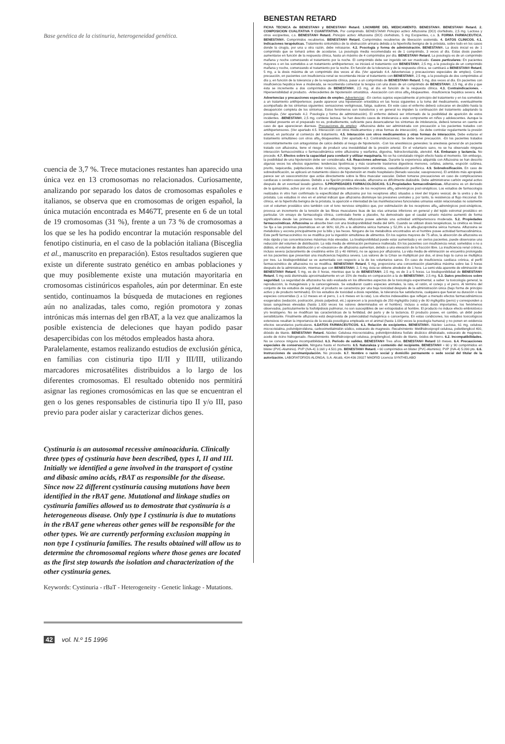Base genética de la cistinuria, heterogeneidad genética.
cuencia de 3,7 %. Trece mutaciones restantes han aparecido una única vez en 13 cromosomas no relacionados. Curiosamente, analizando por separado los datos de cromosomas españoles e italianos, se observa que en cromosomas de origen español, la única mutación encontrada es M467T, presente en 6 de un total de 19 cromosomas (31 %), frente a un 73 % de cromosomas a los que se les ha podido encontrar la mutación responsable del fenotipo cistinuria, en el caso de la población italiana (Bisceglia et al., manuscrito en preparación). Estos resultados sugieren que existe un diferente sustrato genético en ambas poblaciones y que muy posiblemente existe una mutación mayoritaria en cromosomas cistinúricos españoles, aún por determinar. En este sentido, continuamos la búsqueda de mutaciones en regiones aún no analizadas, tales como, región promotora y zonas intrónicas más internas del gen rBAT, a la vez que analizamos la posible existencia de deleciones que hayan podido pasar desapercibidas con los métodos empleados hasta ahora.
Paralelamente, estamos realizando estudios de exclusión génica, en familias con cistinuria tipo II/II y III/III, utilizando marcadores microsatélites distribuidos a lo largo de los diferentes cromosomas. El resultado obtenido nos permitirá asignar las regiones cromosómicas en las que se encuentran el gen o los genes responsables de cistinuria tipo II y/o III, paso previo para poder aislar y caracterizar dichos genes.
Cystinuria is an autosomal recessive aminoaciduria. Clinically three types of cystinuria have been described, types I, II and III. Initially we identified a gene involved in the transport of cystine and dibasic amino acids, rBAT as responsible for the disease. Since now 22 different cystinuria causing mutations have been identified in the rBAT gene. Mutational and linkage studies on cystinuria families allowed us to demostrate that cystinuria is a heterogeneous disease. Only type I cystinuria is due to mutations in the rBAT gene whereas other genes will be responsible for the other types. We are currently performing exclusion mapping in non type I cystinuria families. The results obtained will allow us to determine the chromosomal regions where those genes are located as the first step towards the isolation and characterization of the other cystinuria genes.
Keywords: Cystinuria - rBaT - Heterogeneity - Genetic linkage - Mutations.
42 vol. N.º 15 1996
BENESTAN RETARD
FICHA TECNICA de BENESTAN® y BENESTAN® Retard. 1.NOMBRE DEL MEDICAMENTO. BENESTAN®. BENESTAN® Retard. 2. COMPOSICION CUALITATIVA Y CUANTITATIVA. Por comprimido. BENESTAN® Principio activo: Alfuzosina (DCI) clorhidrato, 2,5 mg. Lactosa y otros excipientes, c.s. BENESTAN® Retard. Principio activo: Alfuzosina (DCI) clorhidrato, 5 mg Excipientes, c.s. 3. FORMA FARMACEUTICA. BENESTAN®. Comprimidos recubiertos. BENESTAN® Retard. Comprimidos recubiertos de liberación sostenida. 4. DATOS CLINICOS. 4.1. Indicaciones terapéuticas. Tratamiento sintomático de la obstrucción urinaria debida a la hipertrofia benigna de la próstata, sobre todo en los casos donde la cirugía, por una u otra razón, debe retrasarse. 4.2. Posología y forma de administración. BENESTAN®. La dosis inicial es de 1 comprimido que se tomará antes de acostarse. La posología media recomendada es de 1 comprimido, 3 veces al día. Estas dosis pueden aumentarse en función de la respuesta clínica, hasta un máximo de 4 comprimidos por día. BENESTAN® Retard. La posología es de un comprimido mañana y noche comenzando el tratamiento por la noche. El comprimido debe ser ingerido sin ser masticado. Casos particulares: En pacientes mayores o en los sometidos a un tratamiento antihipertensor, se iniciará el tratamiento con BENESTAN®, 2,5 mg, a la posología de un comprimido mañana y noche, comenzando el tratamiento por la noche. En función de la tolerancia y de la respuesta clínica, se cambiará a BENESTAN® Retard, 5 mg, a la dosis máxima de un comprimido dos veces al día. (Ver apartado 4.4. Advertencias y precauciones especiales de empleo). Como precaución, en pacientes con insuficiencia renal se recomienda iniciar el tratamiento con BENESTAN®, 2,5 mg, a la posología de dos comprimidos al día y, en función de la tolerancia y de la respuesta clínica, pasar a un comprimido de BENESTAN® Retard, 5 mg, dos veces al día. En pacientes con insuficiencia hepática leve a moderada, se recomienda comenzar la terapia con una dosis de un comprimido de BENESTAN®, 2,5 mg, al día y que ésta se incremente a dos comprimidos de BENESTAN®, 2,5 mg, al día en función de la respuesta clínica. 4.3. Contraindicaciones. -Hipersensibilidad al producto. -Antecedentes de hipotensión ortostática. -Asociación con otros alfa<sub>1</sub>-bloqueantes. -Insuficiencia hepática severa. 4.4. Advertencias y precauciones especiales de empleo. Advertencias: -En ciertos sujetos especialmente al principio del tratamiento y en los sometidos a un tratamiento antihipertensor, puede aparecer una hipotensión ortostática en las horas siguientes a la toma del medicamento, eventualmente acompañada de los síntomas siguientes: sensaciones vertiginosas, fatiga, sudores. En este caso el enfermo deberá colocarse en decúbito hasta la desaparición completa de los síntomas. Estos fenómenos son transitorios y en general no impiden la continuación del tratamiento adaptando la posología. (Ver apartado 4.2. Posología y forma de administración). El enfermo deberá ser informado de la posibilidad de aparición de estos incidentes. -BENESTAN®, 2,5 mg, contiene lactosa. Se han descrito casos de intolerancia a este componente en niños y adolescentes. Aunque la cantidad presente en el preparado no es, probablemente, suficiente para desencadenar los síntomas de intolerancia, deberá tenerse en cuenta en caso de que aparecieran diarreas. Precauciones de empleo: -Alfuzosina debe ser administrada con precaución a los pacientes tratados con antihipertensores. (Ver apartado 4.5. Interacción con otros medicamentos y otras formas de interacción). -Se debe controlar regularmente la presión arterial, en particular al comienzo del tratamiento. 4.5. Interacción con otros medicamentos y otras formas de interacción. Debe evitarse el tratamiento simultáneo con otros alfa<sub>1</sub>-bloqueantes. (Ver apartado 4.3. Contraindicaciones). Se debe tener precaución. -En los pacientes tratados concomitantemente con antagonistas de calcio debido al riesgo de hipotensión. -Con los anestésicos generales: la anestesia general de un paciente tratado con alfuzosina, tiene el riesgo de producir una inestabilidad de la presión arterial. En el voluntario sano, no se ha observado ninguna interacción farmacocinética o farmacodinámica entre alfuzosina y warfarina, digoxina, hidroclorotiazida, atenolol. 4.6. Embarazo y lactancia. No procede. 4.7. Efectos sobre la capacidad para conducir y utilizar maquinaria. No se ha constatado ningún efecto hasta el momento. Sin embargo, la posibilidad de una hipotensión debe ser considerada. 4.8. Reacciones adversas. Durante la experiencia adquirida con Alfuzosina se han descrito algunas veces los efectos siguientes: tendencias lipotímicas y más raramente trastornos digestivos menores, cefalea, astenia, erupción cutánea, prurito, taquicardia, palpitaciones, dolor torácico, síncope, hipotensión ortostática, vasodilatación periférica. 4.9. Sobredosificación. En caso de sobredosificación, se aplicará un tratamiento clásico de hipotensión en medio hospitalario (llenado vascular, vasopresores). El antídoto más apropiado parece ser un vasoconstrictor que actúe directamente sobre la fibra muscular vascular. Deben tomarse precauciones en caso de complicaciones cardíacas o cerebro-vasculares. Debido a su fijación protéica elevada, alfuzosina es difícilmente dializable. Debe administrarse carbón vegetal activo después de un eventual lavado gástrico. 5.PROPIEDADES FARMACOLÓGICAS. 5.1.Propiedades farmacodinámicas. Alfuzosina es un derivado de la quinazolina, activo por vía oral. Es un antagonista selectivo de los receptores alfa<sub>1</sub>-adrenérgicos post-sinápticos. Los estudios de farmacología realizados in vitro han confirmado la especificidad de alfuzosina por los receptores alfa1 situados a nivel del trígono vesical, de la uretra y de la próstata. Los estudios in vivo en el animal indican que alfuzosina disminuye las presiones uretrales y, por tanto, la resistencia al flujo miccional. En clínica, en la hipertrofia benigna de la próstata, la aparición e intensidad de las manifestaciones funcionales urinarias están relacionadas no solamente con el volumen prostático sino también con el tono nervioso simpático que, por estimulación de los receptores alfa<sub>1</sub>-adrenérgicos post-sinápticos, provoca un incremento de la tensión de las fibras musculares lisas de las vías urinarias inferiores en general y del tejido estromal prostático en particular. Un ensayo de farmacología clínica, controlado frente a placebo, ha demostrado que el caudal urinario máximo aumentó de forma significativa desde las primeras tomas de alfuzosina. Alfuzosina posee además una actividad antihipertensora moderada. 5.2. Propiedades farmacocinéticas. Alfuzosina se absorbe bien con una biodisponibilidad media del 64%. Cuando se utilizan dosis terapéuticas, la cinética es lineal. Se fija a las proteínas plasmáticas en un 90%; 68,2% a la albúmina sérica humana y 52,8% a la alfa-glucoproteína sérica humana. Alfuzosina se metaboliza y excreta principalmente por la bilis y las heces. Ninguno de los metabolitos encontrados en el hombre posee actividad farmacodinámica. Este perfil farmacocinético no se modifica por la ingestión simultánea de alimentos. En los sujetos mayores de 75 años, la absorción de alfuzosina es más rápida y las concentraciones máximas más elevadas. La biodisponibilidad puede estar aumentada y en ciertos pacientes, puede observarse una reducción del volumen de distribución. La vida media de eliminación permanece inalterada. En los pacientes con insuficiencia renal, sometidos o no a diálisis, el volumen de distribución y el «clearance» de alfuzosina aumentan, debido a una elevación de la fracción libre. La insuficiencia renal crónica, incluso severa (aclaramiento de creatinina entre 15 y 40 ml/min), no se agrava por alfuzosina. La vida media de eliminación se encuentra prolongada en los pacientes que presentan una insuficiencia hepática severa. Los valores de la Cmax se multiplican por dos, el área bajo la curva se multiplica por tres. La biodisponibilidad se ve aumentada con respecto a la de los voluntarios sanos. En caso de insuficiencia cardíaca crónica, el perfil farmacocinético de alfuzosina no se modifica. BENESTAN® Retard, 5 mg, proporciona una concentración plasmática máxima sobre las 3 horas después de la administración, mientras que con BENESTAN®, 2, 5 mg, ésta se obtiene alrededor de 1 hora. La semi-vida aparente de eliminación de BENESTAN® Retard, 5 mg, es de 8 horas, mientras que la de BENESTAN®, 2,5 mg, es de 3 a 5 horas. La biodisponibilidad de BENESTAN® Retard, 5 mg está disminuida aproximadamente en un 15% de media en comparación a la de BENESTAN®, 2,5 mg. 5.3. Datos preclínicos sobre seguridad. La seguridad de alfuzosina ha sido evaluada en los diferentes aspectos de la toxicología experimental, a saber: la toxicología general, la reproducción, la mutagénesis y la cancerogénesis. Se estudiaron cuatro especies animales, la rata, el ratón, el conejo y el perro. Al término del conjunto de los estudios de seguridad, el producto se caracteriza por una baja toxicidad después de la administración única (bajo forma de principio activo y de producto terminado). En los estudios de toxicidad a dosis repetidas, la tolerancia fue satisfactoria, cualquiera que fueran su duración o las especies concernidas (1 a 12 meses en el perro, 1 a 6 meses en la rata). Los efectos indeseables que reflejan a menudo efectos farmacodinámicos exagerados (sedación, postración, ptosis palpebral, etc.) aparecen a la posología de 250 mg/kg/día (rata) y de 80 mg/kg/día (perro) y corresponden a tasas sanguíneas elevadas (hasta 1.000 veces los valores determinados en el hombre). Incluso a estas dosis importantes, los fenómenos observados, particularmente la fosfolipidosis pulmonar, no son susceptibles de ser extrapolados al hombre. El producto no induce efecto embriotóxico y/o teratógeno. No se modifican las características de la fertilidad, del parto y de la lactancia. El producto posee, en cambio, un débil poder sensibilizante. Finalmente alfuzosina está desprovista de potencialidad mutagénica o cancerígena. En estas condiciones, los estudios toxicológicos extensivos resaltan la importancia de la escala posológica empleada en el animal (hasta 1.000 veces la posología humana) y no ponen en evidencia efectos secundarios particulares. 6.DATOS FARMACEUTICOS. 6.1. Relación de excipientes. BENESTAN®. Núcleo: Lactosa, 61 mg, celulosa microcristalina, polivinilpirrolidona, carboximetilalmidón sódico, estearato de magnesio. Recubrimiento: Metilhidroxipropil celulosa, polietilenglicol 400, dióxido de titanio. BENESTAN® Retard. Núcleo: Celulosa microcristalina, polivinilpirrolidona fosfato dicálcico dihidratado, estearato de magnesio, aceite de ricino hidrogenado. Recubrimiento. Metilhidroxipropil celulosa, propilenglicol, dióxido de titanio, óxidos de hierro. 6.2. Incompatibilidades. No se conoce ninguna incompatibilidad. 6.3. Periodo de validez. BENESTAN® Tres años. BENESTAN® Retard 18 meses. 6.4. Precauciones especiales de conservación. Ninguna hasta el momento. 6.5. Naturaleza y contenido del recipiente. BENESTAN® • 60 y 90 comprimidos en blister (PVC-Aluminio). PVP (IVA-4) 3.168 y 4.501 pts. BENESTAN® Retard. • 60 comprimidos en blister (PVC-Aluminio). PVP (IVA-4) 5.090 pts. 6.6. Instrucciones de uso/manipulación. No procede. 6.7. Nombre o razón social y domicilio permanente o sede social del titular de la autorización. LABORATORIOS ALONGA, S.A. Alcalá, 434-436 28027 MADRID Licencia SYNTHELABO